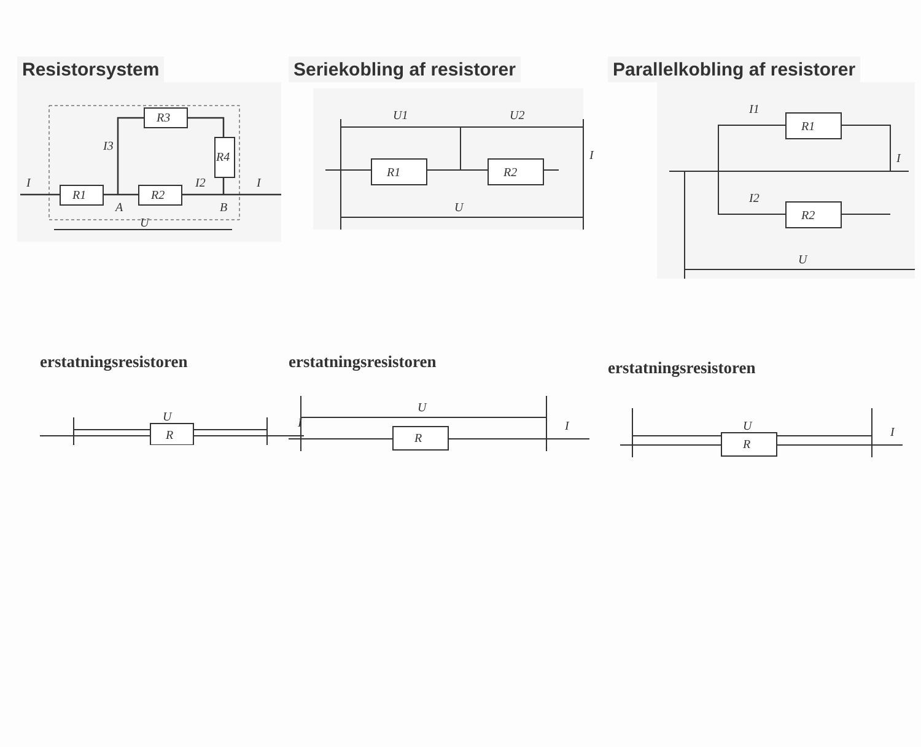Resistorsystem
R1
R2
R3
R4
I
I3
I2
I
A
B
U
Seriekobling af resistorer
R1
R2
U1
U2
U
I
Parallelkobling af resistorer
R1
R2
I1
I2
U
I
erstatningsresistoren
R
U
I
erstatningsresistoren
R
U
I
erstatningsresistoren
R
U
I